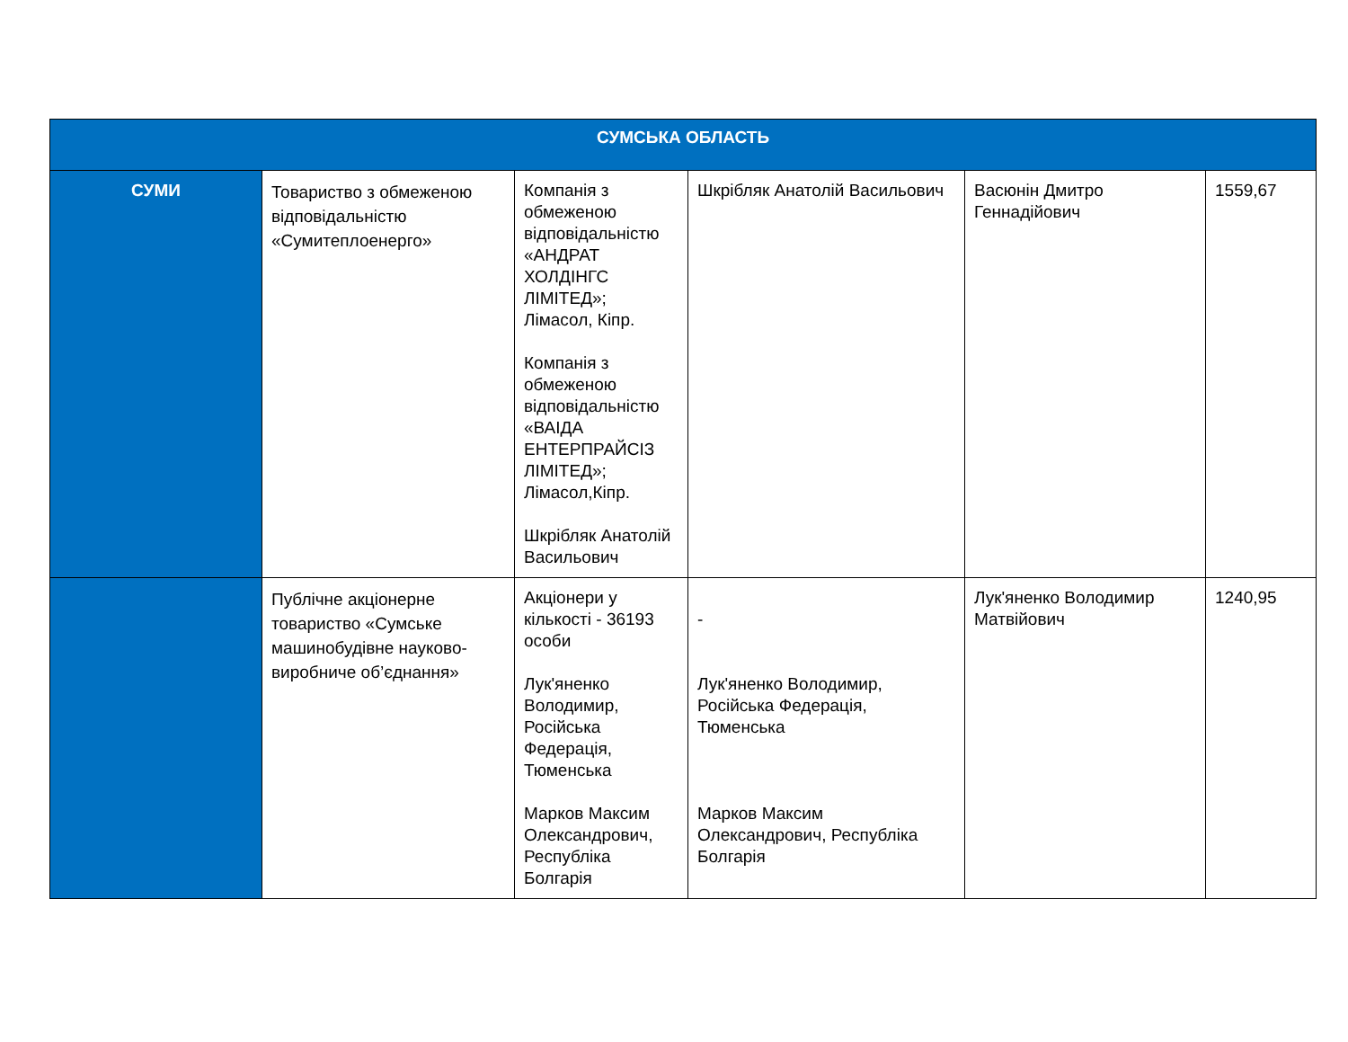| СУМСЬКА ОБЛАСТЬ | | | | | |
| --- | --- | --- | --- | --- | --- |
| СУМИ | Товариство з обмеженою відповідальністю «Сумитеплоенерго» | Компанія з обмеженою відповідальністю «АНДРАТ ХОЛДІНГС ЛІМІТЕД»; Лімасол, Кіпр. Компанія з обмеженою відповідальністю «ВАІДА ЕНТЕРПРАЙСІЗ ЛІМІТЕД»; Лімасол,Кіпр. Шкрібляк Анатолій Васильович | Шкрібляк Анатолій Васильович | Васюнін Дмитро Геннадійович | 1559,67 |
| | Публічне акціонерне товариство «Сумське машинобудівне науково-виробниче об’єднання» | Акціонери у кількості - 36193 особи Лук'яненко Володимир, Російська Федерація, Тюменська Марков Максим Олександрович, Республіка Болгарія | - Лук'яненко Володимир, Російська Федерація, Тюменська Марков Максим Олександрович, Республіка Болгарія | Лук'яненко Володимир Матвійович | 1240,95 |